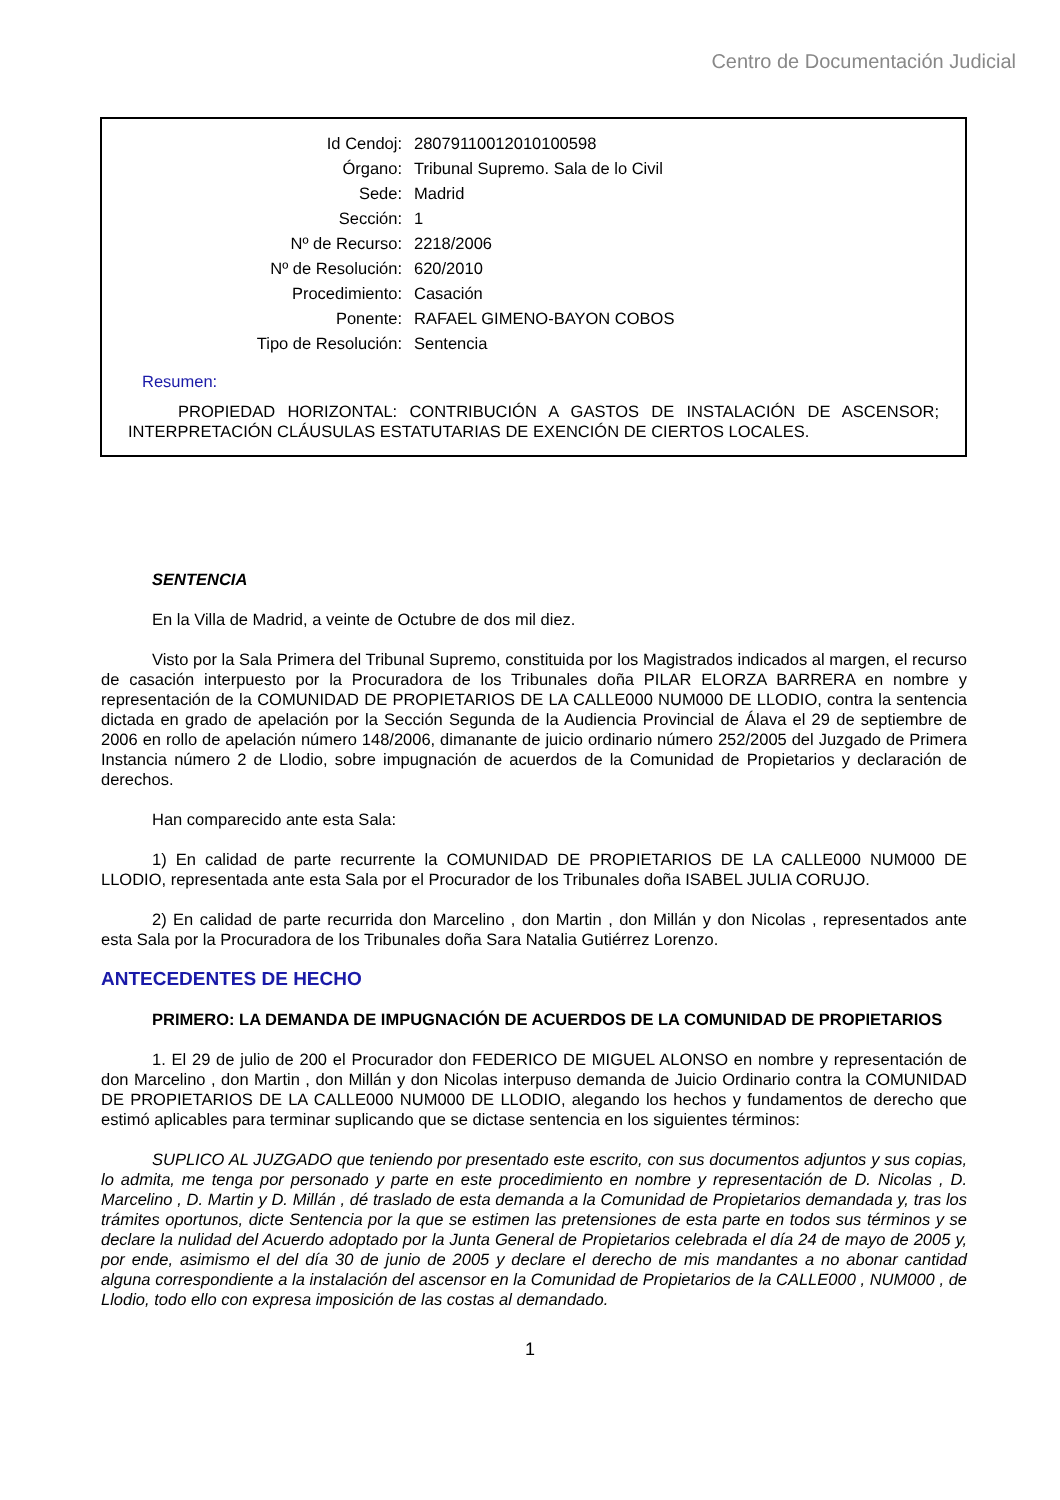Centro de Documentación Judicial
| Id Cendoj: | 28079110012010100598 |
| Órgano: | Tribunal Supremo. Sala de lo Civil |
| Sede: | Madrid |
| Sección: | 1 |
| Nº de Recurso: | 2218/2006 |
| Nº de Resolución: | 620/2010 |
| Procedimiento: | Casación |
| Ponente: | RAFAEL GIMENO-BAYON COBOS |
| Tipo de Resolución: | Sentencia |
Resumen:
PROPIEDAD HORIZONTAL: CONTRIBUCIÓN A GASTOS DE INSTALACIÓN DE ASCENSOR; INTERPRETACIÓN CLÁUSULAS ESTATUTARIAS DE EXENCIÓN DE CIERTOS LOCALES.
SENTENCIA
En la Villa de Madrid, a veinte de Octubre de dos mil diez.
Visto por la Sala Primera del Tribunal Supremo, constituida por los Magistrados indicados al margen, el recurso de casación interpuesto por la Procuradora de los Tribunales doña PILAR ELORZA BARRERA en nombre y representación de la COMUNIDAD DE PROPIETARIOS DE LA CALLE000 NUM000 DE LLODIO, contra la sentencia dictada en grado de apelación por la Sección Segunda de la Audiencia Provincial de Álava el 29 de septiembre de 2006 en rollo de apelación número 148/2006, dimanante de juicio ordinario número 252/2005 del Juzgado de Primera Instancia número 2 de Llodio, sobre impugnación de acuerdos de la Comunidad de Propietarios y declaración de derechos.
Han comparecido ante esta Sala:
1) En calidad de parte recurrente la COMUNIDAD DE PROPIETARIOS DE LA CALLE000 NUM000 DE LLODIO, representada ante esta Sala por el Procurador de los Tribunales doña ISABEL JULIA CORUJO.
2) En calidad de parte recurrida don Marcelino , don Martin , don Millán y don Nicolas , representados ante esta Sala por la Procuradora de los Tribunales doña Sara Natalia Gutiérrez Lorenzo.
ANTECEDENTES DE HECHO
PRIMERO: LA DEMANDA DE IMPUGNACIÓN DE ACUERDOS DE LA COMUNIDAD DE PROPIETARIOS
1. El 29 de julio de 200 el Procurador don FEDERICO DE MIGUEL ALONSO en nombre y representación de don Marcelino , don Martin , don Millán y don Nicolas interpuso demanda de Juicio Ordinario contra la COMUNIDAD DE PROPIETARIOS DE LA CALLE000 NUM000 DE LLODIO, alegando los hechos y fundamentos de derecho que estimó aplicables para terminar suplicando que se dictase sentencia en los siguientes términos:
SUPLICO AL JUZGADO que teniendo por presentado este escrito, con sus documentos adjuntos y sus copias, lo admita, me tenga por personado y parte en este procedimiento en nombre y representación de D. Nicolas , D. Marcelino , D. Martin y D. Millán , dé traslado de esta demanda a la Comunidad de Propietarios demandada y, tras los trámites oportunos, dicte Sentencia por la que se estimen las pretensiones de esta parte en todos sus términos y se declare la nulidad del Acuerdo adoptado por la Junta General de Propietarios celebrada el día 24 de mayo de 2005 y, por ende, asimismo el del día 30 de junio de 2005 y declare el derecho de mis mandantes a no abonar cantidad alguna correspondiente a la instalación del ascensor en la Comunidad de Propietarios de la CALLE000 , NUM000 , de Llodio, todo ello con expresa imposición de las costas al demandado.
1